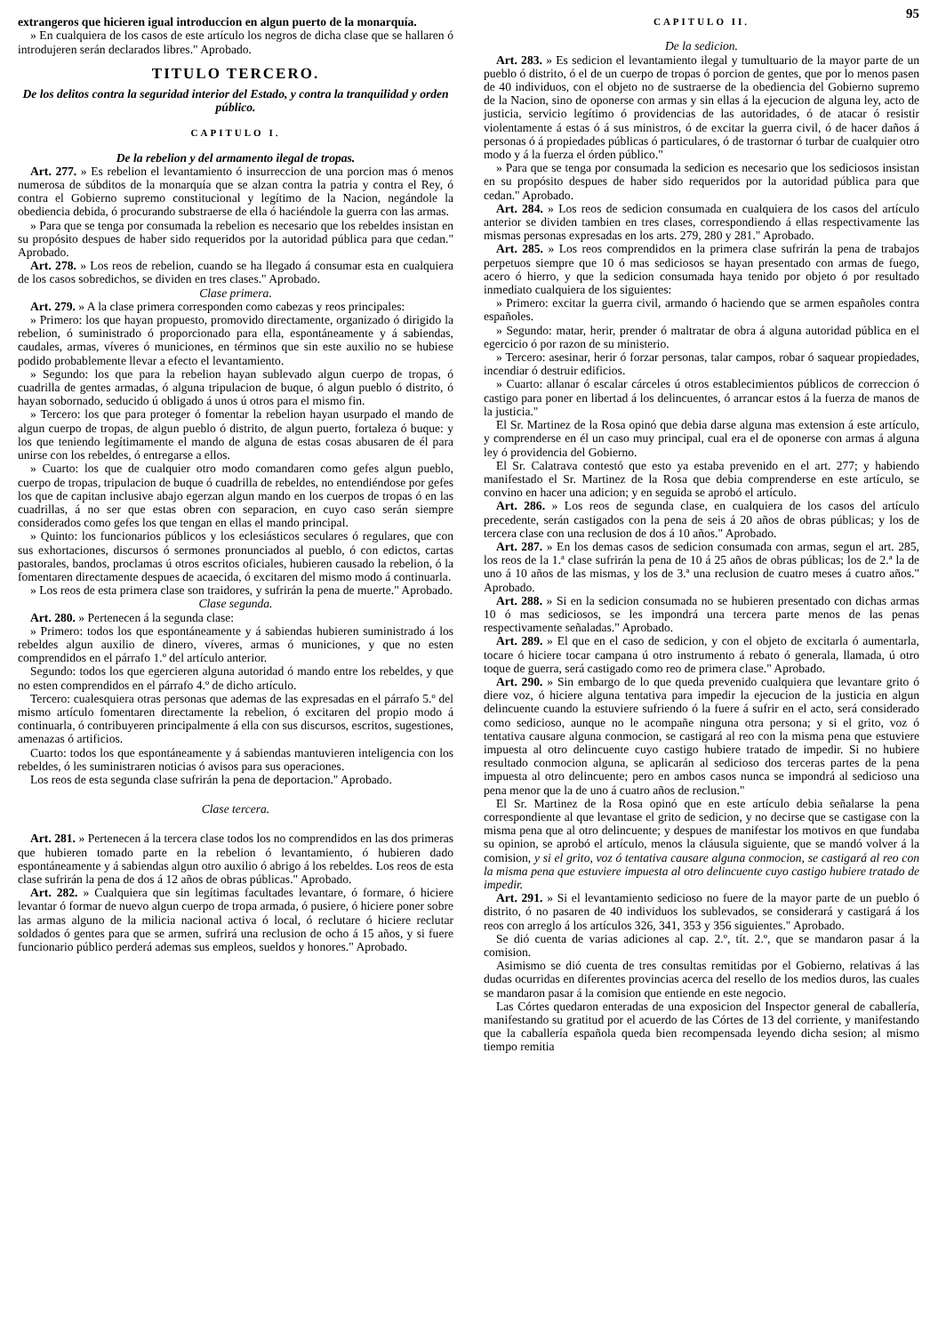95
extrangeros que hicieren igual introduccion en algun puerto de la monarquía.
» En cualquiera de los casos de este artículo los negros de dicha clase que se hallaren ó introdujeren serán declarados libres." Aprobado.
TITULO TERCERO.
De los delitos contra la seguridad interior del Estado, y contra la tranquilidad y orden público.
CAPITULO I.
De la rebelion y del armamento ilegal de tropas.
Art. 277. » Es rebelion el levantamiento ó insurreccion de una porcion mas ó menos numerosa de súbditos de la monarquía que se alzan contra la patria y contra el Rey, ó contra el Gobierno supremo constitucional y legítimo de la Nacion, negándole la obediencia debida, ó procurando substraerse de ella ó haciéndole la guerra con las armas.
» Para que se tenga por consumada la rebelion es necesario que los rebeldes insistan en su propósito despues de haber sido requeridos por la autoridad pública para que cedan." Aprobado.
Art. 278. » Los reos de rebelion, cuando se ha llegado á consumar esta en cualquiera de los casos sobredichos, se dividen en tres clases." Aprobado.
Clase primera.
Art. 279. » A la clase primera corresponden como cabezas y reos principales:
» Primero: los que hayan propuesto, promovido directamente, organizado ó dirigido la rebelion, ó suministrado ó proporcionado para ella, espontáneamente y á sabiendas, caudales, armas, víveres ó municiones, en términos que sin este auxilio no se hubiese podido probablemente llevar a efecto el levantamiento.
» Segundo: los que para la rebelion hayan sublevado algun cuerpo de tropas, ó cuadrilla de gentes armadas, ó alguna tripulacion de buque, ó algun pueblo ó distrito, ó hayan sobornado, seducido ú obligado á unos ú otros para el mismo fin.
» Tercero: los que para proteger ó fomentar la rebelion hayan usurpado el mando de algun cuerpo de tropas, de algun pueblo ó distrito, de algun puerto, fortaleza ó buque: y los que teniendo legítimamente el mando de alguna de estas cosas abusaren de él para unirse con los rebeldes, ó entregarse a ellos.
» Cuarto: los que de cualquier otro modo comandaren como gefes algun pueblo, cuerpo de tropas, tripulacion de buque ó cuadrilla de rebeldes, no entendiéndose por gefes los que de capitan inclusive abajo egerzan algun mando en los cuerpos de tropas ó en las cuadrillas, á no ser que estas obren con separacion, en cuyo caso serán siempre considerados como gefes los que tengan en ellas el mando principal.
» Quinto: los funcionarios públicos y los eclesiásticos seculares ó regulares, que con sus exhortaciones, discursos ó sermones pronunciados al pueblo, ó con edictos, cartas pastorales, bandos, proclamas ú otros escritos oficiales, hubieren causado la rebelion, ó la fomentaren directamente despues de acaecida, ó excitaren del mismo modo á continuarla.
» Los reos de esta primera clase son traidores, y sufrirán la pena de muerte." Aprobado.
Clase segunda.
Art. 280. » Pertenecen á la segunda clase:
» Primero: todos los que espontáneamente y á sabiendas hubieren suministrado á los rebeldes algun auxilio de dinero, víveres, armas ó municiones, y que no esten comprendidos en el párrafo 1.º del artículo anterior.
Segundo: todos los que egercieren alguna autoridad ó mando entre los rebeldes, y que no esten comprendidos en el párrafo 4.º de dicho artículo.
Tercero: cualesquiera otras personas que ademas de las expresadas en el párrafo 5.º del mismo artículo fomentaren directamente la rebelion, ó excitaren del propio modo á continuarla, ó contribuyeren principalmente á ella con sus discursos, escritos, sugestiones, amenazas ó artificios.
Cuarto: todos los que espontáneamente y á sabiendas mantuvieren inteligencia con los rebeldes, ó les suministraren noticias ó avisos para sus operaciones.
Los reos de esta segunda clase sufrirán la pena de deportacion." Aprobado.
Clase tercera.
Art. 281. » Pertenecen á la tercera clase todos los no comprendidos en las dos primeras que hubieren tomado parte en la rebelion ó levantamiento, ó hubieren dado espontáneamente y á sabiendas algun otro auxilio ó abrigo á los rebeldes. Los reos de esta clase sufrirán la pena de dos á 12 años de obras públicas." Aprobado.
Art. 282. » Cualquiera que sin legítimas facultades levantare, ó formare, ó hiciere levantar ó formar de nuevo algun cuerpo de tropa armada, ó pusiere, ó hiciere poner sobre las armas alguno de la milicia nacional activa ó local, ó reclutare ó hiciere reclutar soldados ó gentes para que se armen, sufrirá una reclusion de ocho á 15 años, y si fuere funcionario público perderá ademas sus empleos, sueldos y honores." Aprobado.
CAPITULO II.
De la sedicion.
Art. 283. » Es sedicion el levantamiento ilegal y tumultuario de la mayor parte de un pueblo ó distrito, ó el de un cuerpo de tropas ó porcion de gentes, que por lo menos pasen de 40 individuos, con el objeto no de sustraerse de la obediencia del Gobierno supremo de la Nacion, sino de oponerse con armas y sin ellas á la ejecucion de alguna ley, acto de justicia, servicio legítimo ó providencias de las autoridades, ó de atacar ó resistir violentamente á estas ó á sus ministros, ó de excitar la guerra civil, ó de hacer daños á personas ó á propiedades públicas ó particulares, ó de trastornar ó turbar de cualquier otro modo y á la fuerza el órden público."
» Para que se tenga por consumada la sedicion es necesario que los sediciosos insistan en su propósito despues de haber sido requeridos por la autoridad pública para que cedan." Aprobado.
Art. 284. » Los reos de sedicion consumada en cualquiera de los casos del artículo anterior se dividen tambien en tres clases, correspondiendo á ellas respectivamente las mismas personas expresadas en los arts. 279, 280 y 281." Aprobado.
Art. 285. » Los reos comprendidos en la primera clase sufrirán la pena de trabajos perpetuos siempre que 10 ó mas sediciosos se hayan presentado con armas de fuego, acero ó hierro, y que la sedicion consumada haya tenido por objeto ó por resultado inmediato cualquiera de los siguientes:
» Primero: excitar la guerra civil, armando ó haciendo que se armen españoles contra españoles.
» Segundo: matar, herir, prender ó maltratar de obra á alguna autoridad pública en el egercicio ó por razon de su ministerio.
» Tercero: asesinar, herir ó forzar personas, talar campos, robar ó saquear propiedades, incendiar ó destruir edificios.
» Cuarto: allanar ó escalar cárceles ú otros establecimientos públicos de correccion ó castigo para poner en libertad á los delincuentes, ó arrancar estos á la fuerza de manos de la justicia."
El Sr. Martinez de la Rosa opinó que debia darse alguna mas extension á este artículo, y comprenderse en él un caso muy principal, cual era el de oponerse con armas á alguna ley ó providencia del Gobierno.
El Sr. Calatrava contestó que esto ya estaba prevenido en el art. 277; y habiendo manifestado el Sr. Martinez de la Rosa que debia comprenderse en este artículo, se convino en hacer una adicion; y en seguida se aprobó el artículo.
Art. 286. » Los reos de segunda clase, en cualquiera de los casos del artículo precedente, serán castigados con la pena de seis á 20 años de obras públicas; y los de tercera clase con una reclusion de dos á 10 años." Aprobado.
Art. 287. » En los demas casos de sedicion consumada con armas, segun el art. 285, los reos de la 1.ª clase sufrirán la pena de 10 á 25 años de obras públicas; los de 2.ª la de uno á 10 años de las mismas, y los de 3.ª una reclusion de cuatro meses á cuatro años." Aprobado.
Art. 288. » Si en la sedicion consumada no se hubieren presentado con dichas armas 10 ó mas sediciosos, se les impondrá una tercera parte menos de las penas respectivamente señaladas." Aprobado.
Art. 289. » El que en el caso de sedicion, y con el objeto de excitarla ó aumentarla, tocare ó hiciere tocar campana ú otro instrumento á rebato ó generala, llamada, ú otro toque de guerra, será castigado como reo de primera clase." Aprobado.
Art. 290. » Sin embargo de lo que queda prevenido cualquiera que levantare grito ó diere voz, ó hiciere alguna tentativa para impedir la ejecucion de la justicia en algun delincuente cuando la estuviere sufriendo ó la fuere á sufrir en el acto, será considerado como sedicioso, aunque no le acompañe ninguna otra persona; y si el grito, voz ó tentativa causare alguna conmocion, se castigará al reo con la misma pena que estuviere impuesta al otro delincuente cuyo castigo hubiere tratado de impedir. Si no hubiere resultado conmocion alguna, se aplicarán al sedicioso dos terceras partes de la pena impuesta al otro delincuente; pero en ambos casos nunca se impondrá al sedicioso una pena menor que la de uno á cuatro años de reclusion."
El Sr. Martinez de la Rosa opinó que en este artículo debia señalarse la pena correspondiente al que levantase el grito de sedicion, y no decirse que se castigase con la misma pena que al otro delincuente; y despues de manifestar los motivos en que fundaba su opinion, se aprobó el artículo, menos la cláusula siguiente, que se mandó volver á la comision, y si el grito, voz ó tentativa causare alguna conmocion, se castigará al reo con la misma pena que estuviere impuesta al otro delincuente cuyo castigo hubiere tratado de impedir.
Art. 291. » Si el levantamiento sedicioso no fuere de la mayor parte de un pueblo ó distrito, ó no pasaren de 40 individuos los sublevados, se considerará y castigará á los reos con arreglo á los artículos 326, 341, 353 y 356 siguientes." Aprobado.
Se dió cuenta de varias adiciones al cap. 2.º, tít. 2.º, que se mandaron pasar á la comision.
Asimismo se dió cuenta de tres consultas remitidas por el Gobierno, relativas á las dudas ocurridas en diferentes provincias acerca del resello de los medios duros, las cuales se mandaron pasar á la comision que entiende en este negocio.
Las Córtes quedaron enteradas de una exposicion del Inspector general de caballería, manifestando su gratitud por el acuerdo de las Córtes de 13 del corriente, y manifestando que la caballería española queda bien recompensada leyendo dicha sesion; al mismo tiempo remitia